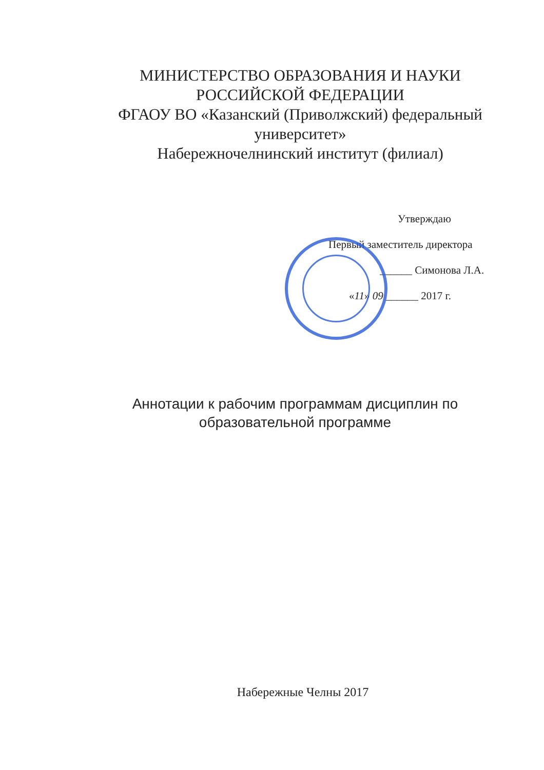МИНИСТЕРСТВО ОБРАЗОВАНИЯ И НАУКИ
РОССИЙСКОЙ ФЕДЕРАЦИИ
ФГАОУ ВО «Казанский (Приволжский) федеральный университет»
Набережночелнинский институт (филиал)
Утверждаю
Первый заместитель директора
______ Симонова Л.А.
«11» 09 ______ 2017 г.
Аннотации к рабочим программам дисциплин по образовательной программе
Набережные Челны 2017